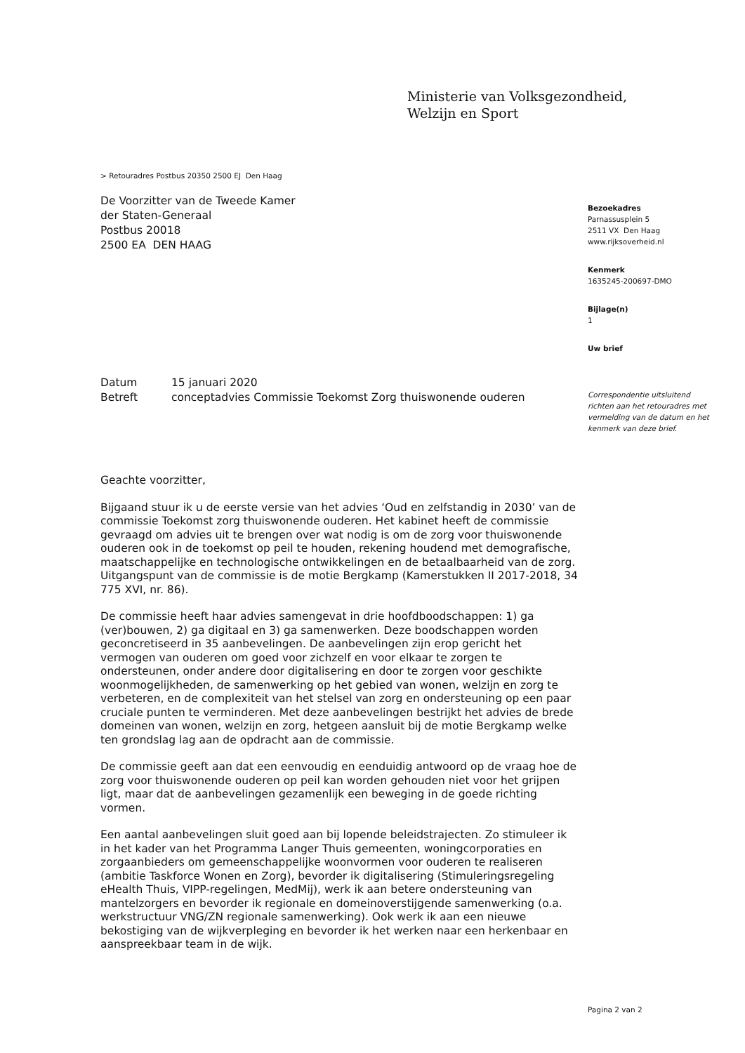Ministerie van Volksgezondheid,
Welzijn en Sport
> Retouradres Postbus 20350 2500 EJ Den Haag
De Voorzitter van de Tweede Kamer
der Staten-Generaal
Postbus 20018
2500 EA DEN HAAG
Bezoekadres
Parnassusplein 5
2511 VX Den Haag
www.rijksoverheid.nl
Kenmerk
1635245-200697-DMO
Bijlage(n)
1
Uw brief
Correspondentie uitsluitend richten aan het retouradres met vermelding van de datum en het kenmerk van deze brief.
| Datum | 15 januari 2020 |
| Betreft | conceptadvies Commissie Toekomst Zorg thuiswonende ouderen |
Geachte voorzitter,
Bijgaand stuur ik u de eerste versie van het advies ‘Oud en zelfstandig in 2030’ van de commissie Toekomst zorg thuiswonende ouderen. Het kabinet heeft de commissie gevraagd om advies uit te brengen over wat nodig is om de zorg voor thuiswonende ouderen ook in de toekomst op peil te houden, rekening houdend met demografische, maatschappelijke en technologische ontwikkelingen en de betaalbaarheid van de zorg. Uitgangspunt van de commissie is de motie Bergkamp (Kamerstukken II 2017-2018, 34 775 XVI, nr. 86).
De commissie heeft haar advies samengevat in drie hoofdboodschappen: 1) ga (ver)bouwen, 2) ga digitaal en 3) ga samenwerken. Deze boodschappen worden geconcretiseerd in 35 aanbevelingen. De aanbevelingen zijn erop gericht het vermogen van ouderen om goed voor zichzelf en voor elkaar te zorgen te ondersteunen, onder andere door digitalisering en door te zorgen voor geschikte woonmogelijkheden, de samenwerking op het gebied van wonen, welzijn en zorg te verbeteren, en de complexiteit van het stelsel van zorg en ondersteuning op een paar cruciale punten te verminderen. Met deze aanbevelingen bestrijkt het advies de brede domeinen van wonen, welzijn en zorg, hetgeen aansluit bij de motie Bergkamp welke ten grondslag lag aan de opdracht aan de commissie.
De commissie geeft aan dat een eenvoudig en eenduidig antwoord op de vraag hoe de zorg voor thuiswonende ouderen op peil kan worden gehouden niet voor het grijpen ligt, maar dat de aanbevelingen gezamenlijk een beweging in de goede richting vormen.
Een aantal aanbevelingen sluit goed aan bij lopende beleidstrajecten. Zo stimuleer ik in het kader van het Programma Langer Thuis gemeenten, woningcorporaties en zorgaanbieders om gemeenschappelijke woonvormen voor ouderen te realiseren (ambitie Taskforce Wonen en Zorg), bevorder ik digitalisering (Stimuleringsregeling eHealth Thuis, VIPP-regelingen, MedMij), werk ik aan betere ondersteuning van mantelzorgers en bevorder ik regionale en domeinoverstijgende samenwerking (o.a. werkstructuur VNG/ZN regionale samenwerking). Ook werk ik aan een nieuwe bekostiging van de wijkverpleging en bevorder ik het werken naar een herkenbaar en aanspreekbaar team in de wijk.
Pagina 2 van 2